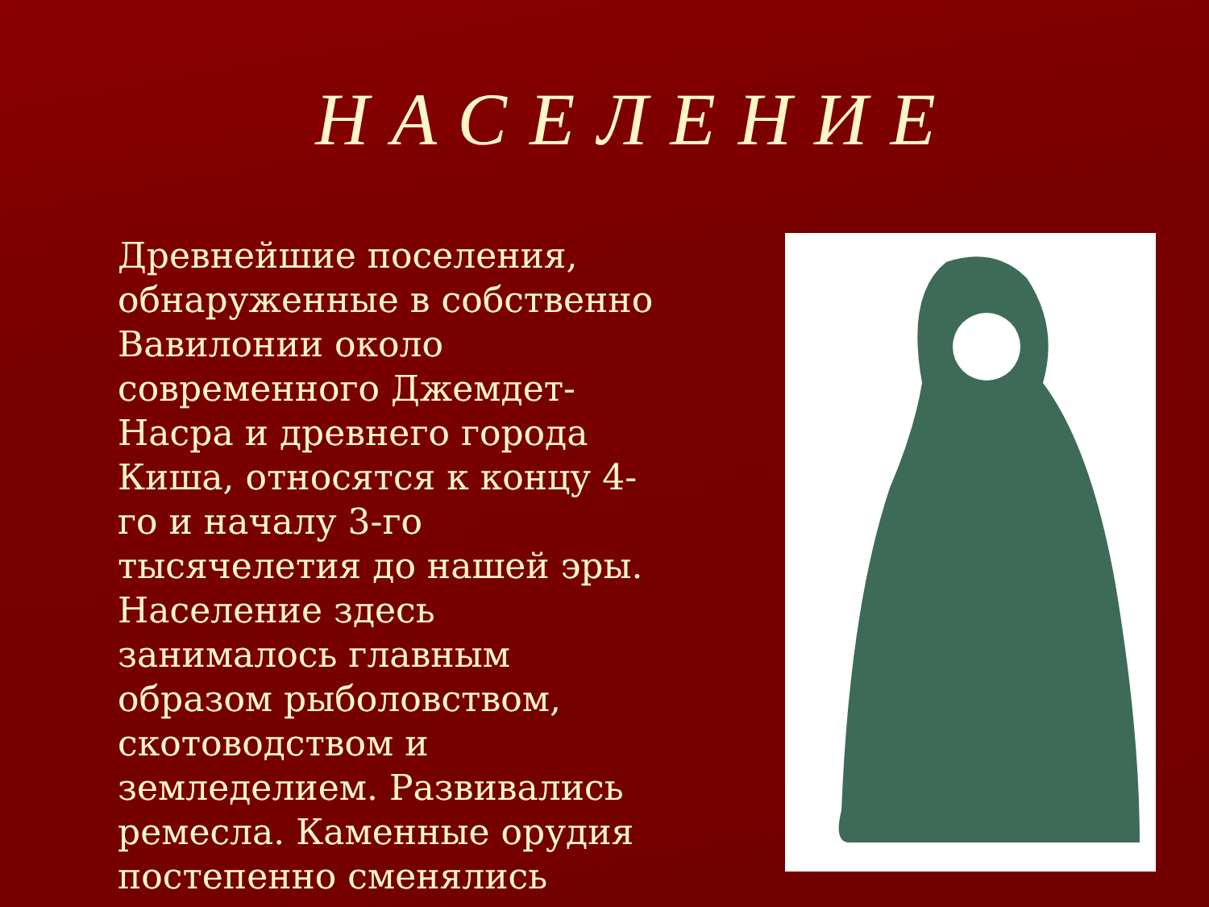НАСЕЛЕНИЕ
Древнейшие поселения, обнаруженные в собственно Вавилонии около современного Джемдет-Насра и древнего города Киша, относятся к концу 4-го и началу 3-го тысячелетия до нашей эры. Население здесь занималось главным образом рыболовством, скотоводством и земледелием. Развивались ремесла. Каменные орудия постепенно сменялись